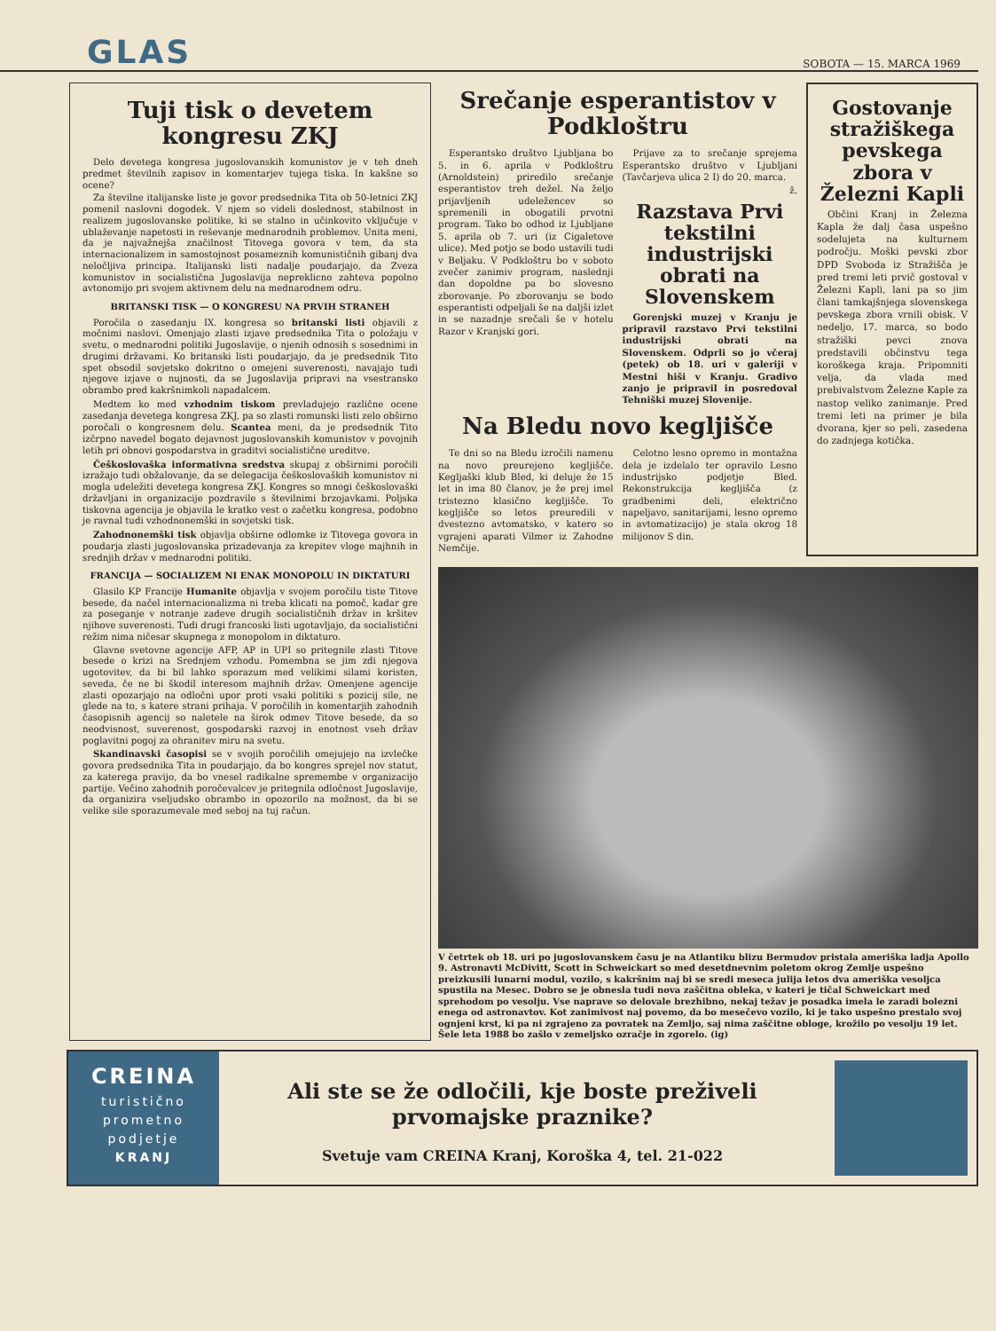GLAS
SOBOTA — 15. MARCA 1969
Tuji tisk o devetem kongresu ZKJ
Delo devetega kongresa jugoslovanskih komunistov je v teh dneh predmet številnih zapisov in komentarjev tujega tiska. In kakšne so ocene?
Za številne italijanske liste je govor predsednika Tita ob 50-letnici ZKJ pomenil naslovni dogodek. V njem so videli doslednost, stabilnost in realizem jugoslovanske politike, ki se stalno in učinkovito vključuje v ublaževanje napetosti in reševanje mednarodnih problemov. Unita meni, da je najvažnejša značilnost Titovega govora v tem, da sta internacionalizem in samostojnost posameznih komunističnih gibanj dva neločljiva principa. Italijanski listi nadalje poudarjajo, da Zveza komunistov in socialistična Jugoslavija nepreklicno zahteva popolno avtonomijo pri svojem aktivnem delu na mednarodnem odru.
BRITANSKI TISK — O KONGRESU NA PRVIH STRANEH
Poročila o zasedanju IX. kongresa so britanski listi objavili z močnimi naslovi. Omenjajo zlasti izjave predsednika Tita o položaju v svetu, o mednarodni politiki Jugoslavije, o njenih odnosih s sosednimi in drugimi državami. Ko britanski listi poudarjajo, da je predsednik Tito spet obsodil sovjetsko dokritno o omejeni suverenosti, navajajo tudi njegove izjave o nujnosti, da se Jugoslavija pripravi na vsestransko obrambo pred kakršnimkoli napadalcem.
Medtem ko med vzhodnim tiskom prevladujejo različne ocene zasedanja devetega kongresa ZKJ, pa so zlasti romunski listi zelo obširno poročali o kongresnem delu. Scantea meni, da je predsednik Tito izčrpno navedel bogato dejavnost jugoslovanskih komunistov v povojnih letih pri obnovi gospodarstva in graditvi socialistične ureditve.
Češkoslovaška informativna sredstva skupaj z obširnimi poročili izražajo tudi obžalovanje, da se delegacija češkoslovaških komunistov ni mogla udeležiti devetega kongresa ZKJ. Kongres so mnogi češkoslovaški državljani in organizacije pozdravile s številnimi brzojavkami. Poljska tiskovna agencija je objavila le kratko vest o začetku kongresa, podobno je ravnal tudi vzhodnonemški in sovjetski tisk.
Zahodnonemški tisk objavlja obširne odlomke iz Titovega govora in poudarja zlasti jugoslovanska prizadevanja za krepitev vloge majhnih in srednjih držav v mednarodni politiki.
FRANCIJA — SOCIALIZEM NI ENAK MONOPOLU IN DIKTATURI
Glasilo KP Francije Humanite objavlja v svojem poročilu tiste Titove besede, da načel internacionalizma ni treba klicati na pomoč, kadar gre za poseganje v notranje zadeve drugih socialističnih držav in kršitev njihove suverenosti. Tudi drugi francoski listi ugotavljajo, da socialistični režim nima ničesar skupnega z monopolom in diktaturo.
Glavne svetovne agencije AFP, AP in UPI so pritegnile zlasti Titove besede o krizi na Srednjem vzhodu. Pomembna se jim zdi njegova ugotovitev, da bi bil lahko sporazum med velikimi silami koristen, seveda, če ne bi škodil interesom majhnih držav. Omenjene agencije zlasti opozarjajo na odločni upor proti vsaki politiki s pozicij sile, ne glede na to, s katere strani prihaja. V poročilih in komentarjih zahodnih časopisnih agencij so naletele na širok odmev Titove besede, da so neodvisnost, suverenost, gospodarski razvoj in enotnost vseh držav poglavitni pogoj za ohranitev miru na svetu.
Skandinavski časopisi se v svojih poročilih omejujejo na izvlečke govora predsednika Tita in poudarjajo, da bo kongres sprejel nov statut, za katerega pravijo, da bo vnesel radikalne spremembe v organizacijo partije. Večino zahodnih poročevalcev je pritegnila odločnost Jugoslavije, da organizira vseljudsko obrambo in opozorilo na možnost, da bi se velike sile sporazumevale med seboj na tuj račun.
Srečanje esperantistov v Podkloštru
Esperantsko društvo Ljubljana bo 5. in 6. aprila v Podkloštru (Arnoldstein) priredilo srečanje esperantistov treh dežel. Na željo prijavljenih udeležencev so spremenili in obogatili prvotni program. Tako bo odhod iz Ljubljane 5. aprila ob 7. uri (iz Cigaletove ulice). Med potjo se bodo ustavili tudi v Beljaku. V Podkloštru bo v soboto zvečer zanimiv program, naslednji dan dopoldne pa bo slovesno zborovanje. Po zborovanju se bodo esperantisti odpeljali še na daljši izlet in se nazadnje srečali še v hotelu Razor v Kranjski gori.
Prijave za to srečanje sprejema Esperantsko društvo v Ljubljani (Tavčarjeva ulica 2 I) do 20. marca.
ž.
Razstava Prvi tekstilni industrijski obrati na Slovenskem
Gorenjski muzej v Kranju je pripravil razstavo Prvi tekstilni industrijski obrati na Slovenskem. Odprli so jo včeraj (petek) ob 18. uri v galeriji v Mestni hiši v Kranju. Gradivo zanjo je pripravil in posredoval Tehniški muzej Slovenije.
Na Bledu novo kegljišče
Te dni so na Bledu izročili namenu na novo preurejeno kegljišče. Kegljaški klub Bled, ki deluje že 15 let in ima 80 članov, je že prej imel tristezno klasično kegljišče. To kegljišče so letos preuredili v dvestezno avtomatsko, v katero so vgrajeni aparati Vilmer iz Zahodne Nemčije.
Celotno lesno opremo in montažna dela je izdelalo ter opravilo Lesno industrijsko podjetje Bled. Rekonstrukcija kegljišča (z gradbenimi deli, električno napeljavo, sanitarijami, lesno opremo in avtomatizacijo) je stala okrog 18 milijonov S din.
Gostovanje stražiškega pevskega zbora v Železni Kapli
Občini Kranj in Železna Kapla že dalj časa uspešno sodelujeta na kulturnem področju. Moški pevski zbor DPD Svoboda iz Stražišča je pred tremi leti prvič gostoval v Železni Kapli, lani pa so jim člani tamkajšnjega slovenskega pevskega zbora vrnili obisk. V nedeljo, 17. marca, so bodo stražiški pevci znova predstavili občinstvu tega koroškega kraja. Pripomniti velja, da vlada med prebivalstvom Železne Kaple za nastop veliko zanimanje. Pred tremi leti na primer je bila dvorana, kjer so peli, zasedena do zadnjega kotička.
V četrtek ob 18. uri po jugoslovanskem času je na Atlantiku blizu Bermudov pristala ameriška ladja Apollo 9. Astronavti McDivitt, Scott in Schweickart so med desetdnevnim poletom okrog Zemlje uspešno preizkusili lunarni modul, vozilo, s kakršnim naj bi se sredi meseca julija letos dva ameriška vesoljca spustila na Mesec. Dobro se je obnesla tudi nova zaščitna obleka, v kateri je tičal Schweickart med sprehodom po vesolju. Vse naprave so delovale brezhibno, nekaj težav je posadka imela le zaradi bolezni enega od astronavtov. Kot zanimivost naj povemo, da bo mesečevo vozilo, ki je tako uspešno prestalo svoj ognjeni krst, ki pa ni zgrajeno za povratek na Zemljo, saj nima zaščitne obloge, krožilo po vesolju 19 let. Šele leta 1988 bo zašlo v zemeljsko ozračje in zgorelo. (ig)
CREINA
turistično
prometno
podjetje
KRANJ
Ali ste se že odločili, kje boste preživeli prvomajske praznike?
Svetuje vam CREINA Kranj, Koroška 4, tel. 21-022